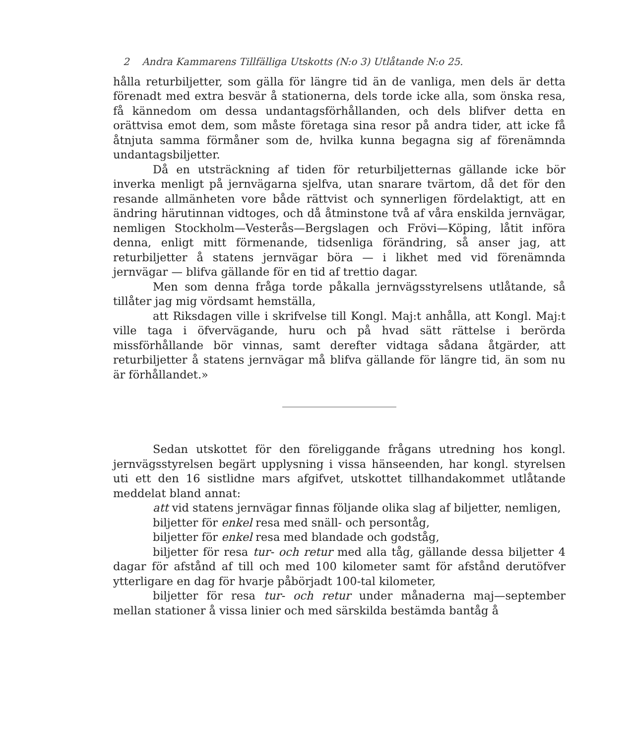2 Andra Kammarens Tillfälliga Utskotts (N:o 3) Utlåtande N:o 25.
hålla returbiljetter, som gälla för längre tid än de vanliga, men dels är detta förenadt med extra besvär å stationerna, dels torde icke alla, som önska resa, få kännedom om dessa undantagsförhållanden, och dels blifver detta en orättvisa emot dem, som måste företaga sina resor på andra tider, att icke få åtnjuta samma förmåner som de, hvilka kunna begagna sig af förenämnda undantagsbiljetter.
Då en utsträckning af tiden för returbiljetternas gällande icke bör inverka menligt på jernvägarna sjelfva, utan snarare tvärtom, då det för den resande allmänheten vore både rättvist och synnerligen fördelaktigt, att en ändring härutinnan vidtoges, och då åtminstone två af våra enskilda jernvägar, nemligen Stockholm—Vesterås—Bergslagen och Frövi—Köping, låtit införa denna, enligt mitt förmenande, tidsenliga förändring, så anser jag, att returbiljetter å statens jernvägar böra — i likhet med vid förenämnda jernvägar — blifva gällande för en tid af trettio dagar.
Men som denna fråga torde påkalla jernvägsstyrelsens utlåtande, så tillåter jag mig vördsamt hemställa,
att Riksdagen ville i skrifvelse till Kongl. Maj:t anhålla, att Kongl. Maj:t ville taga i öfvervägande, huru och på hvad sätt rättelse i berörda missförhållande bör vinnas, samt derefter vidtaga sådana åtgärder, att returbiljetter å statens jernvägar må blifva gällande för längre tid, än som nu är förhållandet.»
Sedan utskottet för den föreliggande frågans utredning hos kongl. jernvägsstyrelsen begärt upplysning i vissa hänseenden, har kongl. styrelsen uti ett den 16 sistlidne mars afgifvet, utskottet tillhandakommet utlåtande meddelat bland annat:
att vid statens jernvägar finnas följande olika slag af biljetter, nemligen,
biljetter för enkel resa med snäll- och persontåg,
biljetter för enkel resa med blandade och godståg,
biljetter för resa tur- och retur med alla tåg, gällande dessa biljetter 4 dagar för afstånd af till och med 100 kilometer samt för afstånd derutöfver ytterligare en dag för hvarje påbörjadt 100-tal kilometer,
biljetter för resa tur- och retur under månaderna maj—september mellan stationer å vissa linier och med särskilda bestämda bantåg å